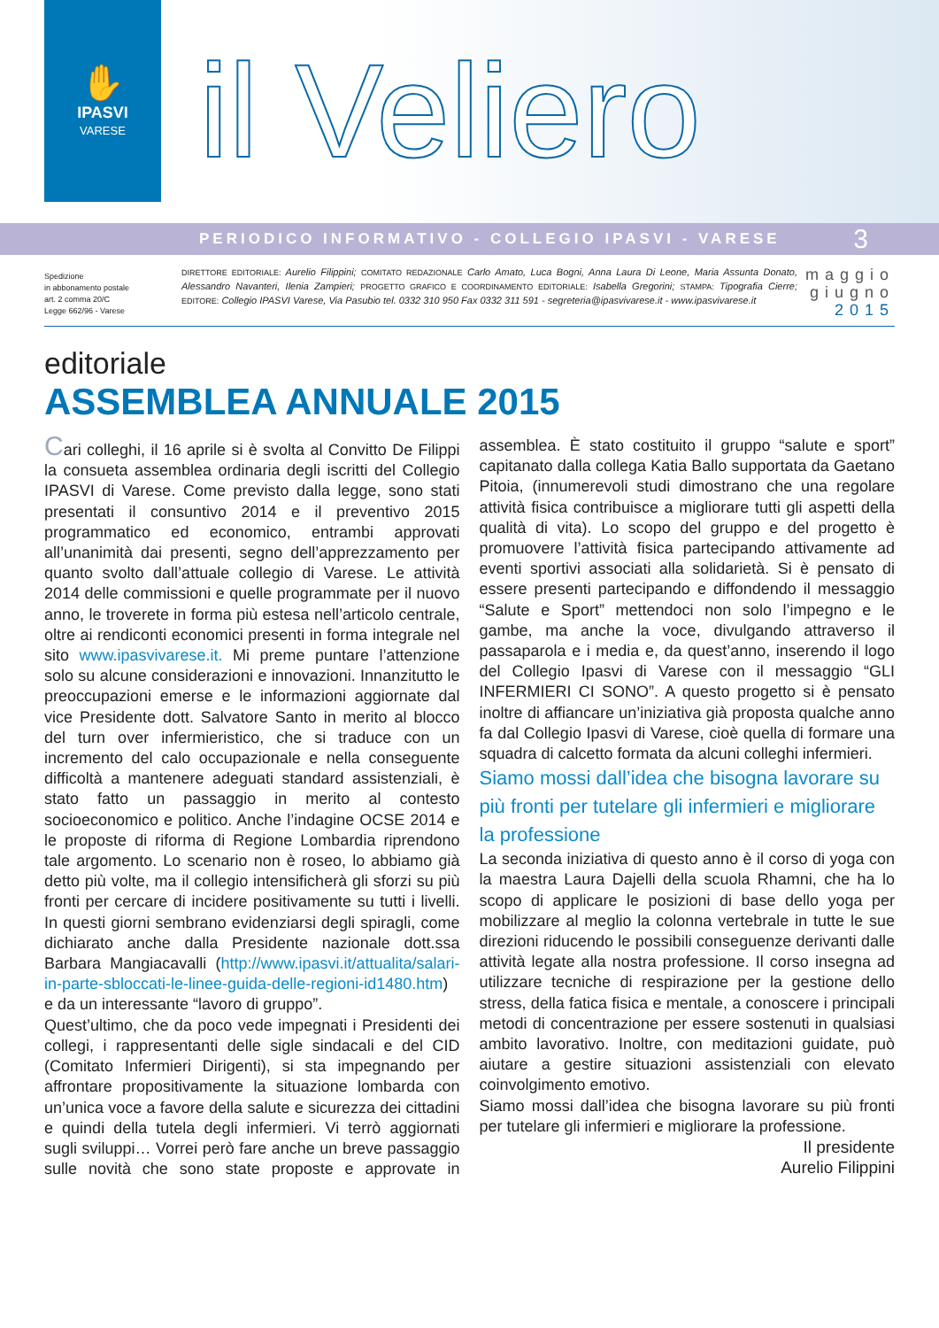✋
IPASVI
VARESE
il Veliero
PERIODICO INFORMATIVO - COLLEGIO IPASVI - VARESE 3
Spedizione
in abbonamento postale
art. 2 comma 20/C
Legge 662/96 - Varese
DIRETTORE EDITORIALE: Aurelio Filippini; COMITATO REDAZIONALE Carlo Amato, Luca Bogni, Anna Laura Di Leone, Maria Assunta Donato, Alessandro Navanteri, Ilenia Zampieri; PROGETTO GRAFICO E COORDINAMENTO EDITORIALE: Isabella Gregorini; STAMPA: Tipografia Cierre; EDITORE: Collegio IPASVI Varese, Via Pasubio tel. 0332 310 950 Fax 0332 311 591 - segreteria@ipasvivarese.it - www.ipasvivarese.it
maggio
giugno
2015
editoriale
ASSEMBLEA ANNUALE 2015
Cari colleghi, il 16 aprile si è svolta al Convitto De Filippi la consueta assemblea ordinaria degli iscritti del Collegio IPASVI di Varese. Come previsto dalla legge, sono stati presentati il consuntivo 2014 e il preventivo 2015 programmatico ed economico, entrambi approvati all’unanimità dai presenti, segno dell’apprezzamento per quanto svolto dall’attuale collegio di Varese. Le attività 2014 delle commissioni e quelle programmate per il nuovo anno, le troverete in forma più estesa nell’articolo centrale, oltre ai rendiconti economici presenti in forma integrale nel sito www.ipasvivarese.it. Mi preme puntare l’attenzione solo su alcune considerazioni e innovazioni. Innanzitutto le preoccupazioni emerse e le informazioni aggiornate dal vice Presidente dott. Salvatore Santo in merito al blocco del turn over infermieristico, che si traduce con un incremento del calo occupazionale e nella conseguente difficoltà a mantenere adeguati standard assistenziali, è stato fatto un passaggio in merito al contesto socioeconomico e politico. Anche l’indagine OCSE 2014 e le proposte di riforma di Regione Lombardia riprendono tale argomento. Lo scenario non è roseo, lo abbiamo già detto più volte, ma il collegio intensificherà gli sforzi su più fronti per cercare di incidere positivamente su tutti i livelli. In questi giorni sembrano evidenziarsi degli spiragli, come dichiarato anche dalla Presidente nazionale dott.ssa Barbara Mangiacavalli (http://www.ipasvi.it/attualita/salari-in-parte-sbloccati-le-linee-guida-delle-regioni-id1480.htm) e da un interessante “lavoro di gruppo”.
Quest’ultimo, che da poco vede impegnati i Presidenti dei collegi, i rappresentanti delle sigle sindacali e del CID (Comitato Infermieri Dirigenti), si sta impegnando per affrontare propositivamente la situazione lombarda con un’unica voce a favore della salute e sicurezza dei cittadini e quindi della tutela degli infermieri. Vi terrò aggiornati sugli sviluppi… Vorrei però fare anche un breve passaggio sulle novità che sono state proposte e approvate in assemblea. È stato costituito il gruppo “salute e sport” capitanato dalla collega Katia Ballo supportata da Gaetano Pitoia, (innumerevoli studi dimostrano che una regolare attività fisica contribuisce a migliorare tutti gli aspetti della qualità di vita). Lo scopo del gruppo e del progetto è promuovere l’attività fisica partecipando attivamente ad eventi sportivi associati alla solidarietà. Si è pensato di essere presenti partecipando e diffondendo il messaggio “Salute e Sport” mettendoci non solo l’impegno e le gambe, ma anche la voce, divulgando attraverso il passaparola e i media e, da quest’anno, inserendo il logo del Collegio Ipasvi di Varese con il messaggio “GLI INFERMIERI CI SONO”. A questo progetto si è pensato inoltre di affiancare un’iniziativa già proposta qualche anno fa dal Collegio Ipasvi di Varese, cioè quella di formare una squadra di calcetto formata da alcuni colleghi infermieri.
Siamo mossi dall’idea che bisogna lavorare su più fronti per tutelare gli infermieri e migliorare la professione
La seconda iniziativa di questo anno è il corso di yoga con la maestra Laura Dajelli della scuola Rhamni, che ha lo scopo di applicare le posizioni di base dello yoga per mobilizzare al meglio la colonna vertebrale in tutte le sue direzioni riducendo le possibili conseguenze derivanti dalle attività legate alla nostra professione. Il corso insegna ad utilizzare tecniche di respirazione per la gestione dello stress, della fatica fisica e mentale, a conoscere i principali metodi di concentrazione per essere sostenuti in qualsiasi ambito lavorativo. Inoltre, con meditazioni guidate, può aiutare a gestire situazioni assistenziali con elevato coinvolgimento emotivo.
Siamo mossi dall’idea che bisogna lavorare su più fronti per tutelare gli infermieri e migliorare la professione.
Il presidente
Aurelio Filippini